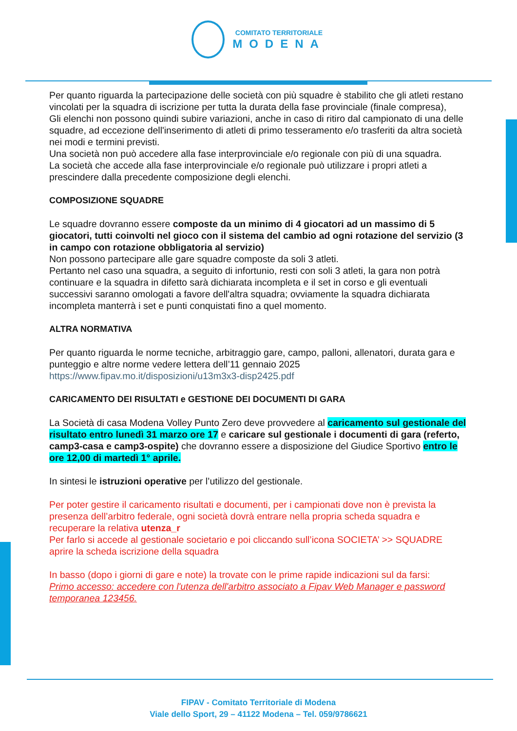COMITATO TERRITORIALE
MODENA
Per quanto riguarda la partecipazione delle società con più squadre è stabilito che gli atleti restano vincolati per la squadra di iscrizione per tutta la durata della fase provinciale (finale compresa),
Gli elenchi non possono quindi subire variazioni, anche in caso di ritiro dal campionato di una delle squadre, ad eccezione dell'inserimento di atleti di primo tesseramento e/o trasferiti da altra società nei modi e termini previsti.
Una società non può accedere alla fase interprovinciale e/o regionale con più di una squadra.
La società che accede alla fase interprovinciale e/o regionale può utilizzare i propri atleti a prescindere dalla precedente composizione degli elenchi.
COMPOSIZIONE SQUADRE
Le squadre dovranno essere composte da un minimo di 4 giocatori ad un massimo di 5 giocatori, tutti coinvolti nel gioco con il sistema del cambio ad ogni rotazione del servizio (3 in campo con rotazione obbligatoria al servizio)
Non possono partecipare alle gare squadre composte da soli 3 atleti.
Pertanto nel caso una squadra, a seguito di infortunio, resti con soli 3 atleti, la gara non potrà continuare e la squadra in difetto sarà dichiarata incompleta e il set in corso e gli eventuali successivi saranno omologati a favore dell'altra squadra; ovviamente la squadra dichiarata incompleta manterrà i set e punti conquistati fino a quel momento.
ALTRA NORMATIVA
Per quanto riguarda le norme tecniche, arbitraggio gare, campo, palloni, allenatori, durata gara e punteggio e altre norme vedere lettera dell’11 gennaio 2025
https://www.fipav.mo.it/disposizioni/u13m3x3-disp2425.pdf
CARICAMENTO DEI RISULTATI e GESTIONE DEI DOCUMENTI DI GARA
La Società di casa Modena Volley Punto Zero deve provvedere al caricamento sul gestionale del risultato entro lunedì 31 marzo ore 17 e caricare sul gestionale i documenti di gara (referto, camp3-casa e camp3-ospite) che dovranno essere a disposizione del Giudice Sportivo entro le ore 12,00 di martedì 1° aprile.
In sintesi le istruzioni operative per l’utilizzo del gestionale.
Per poter gestire il caricamento risultati e documenti, per i campionati dove non è prevista la presenza dell’arbitro federale, ogni società dovrà entrare nella propria scheda squadra e recuperare la relativa utenza_r
Per farlo si accede al gestionale societario e poi cliccando sull’icona SOCIETA’ >> SQUADRE aprire la scheda iscrizione della squadra
In basso (dopo i giorni di gare e note) la trovate con le prime rapide indicazioni sul da farsi:
Primo accesso: accedere con l'utenza dell'arbitro associato a Fipav Web Manager e password temporanea 123456.
FIPAV - Comitato Territoriale di Modena
Viale dello Sport, 29 – 41122 Modena – Tel. 059/9786621